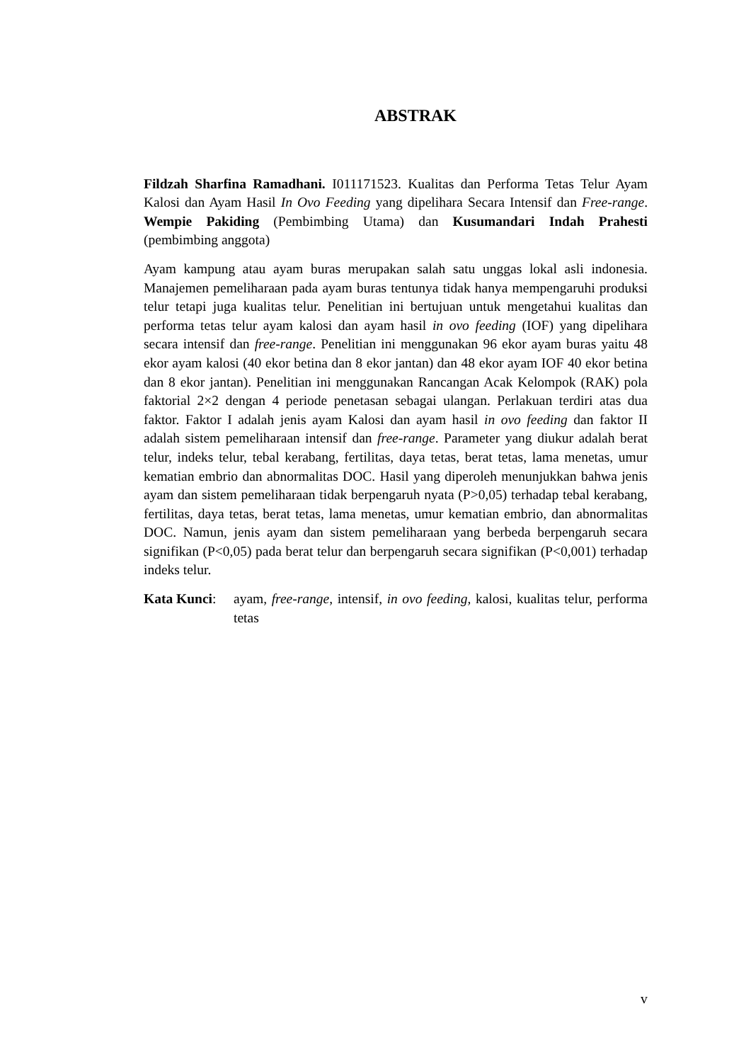ABSTRAK
Fildzah Sharfina Ramadhani. I011171523. Kualitas dan Performa Tetas Telur Ayam Kalosi dan Ayam Hasil In Ovo Feeding yang dipelihara Secara Intensif dan Free-range. Wempie Pakiding (Pembimbing Utama) dan Kusumandari Indah Prahesti (pembimbing anggota)
Ayam kampung atau ayam buras merupakan salah satu unggas lokal asli indonesia. Manajemen pemeliharaan pada ayam buras tentunya tidak hanya mempengaruhi produksi telur tetapi juga kualitas telur. Penelitian ini bertujuan untuk mengetahui kualitas dan performa tetas telur ayam kalosi dan ayam hasil in ovo feeding (IOF) yang dipelihara secara intensif dan free-range. Penelitian ini menggunakan 96 ekor ayam buras yaitu 48 ekor ayam kalosi (40 ekor betina dan 8 ekor jantan) dan 48 ekor ayam IOF 40 ekor betina dan 8 ekor jantan). Penelitian ini menggunakan Rancangan Acak Kelompok (RAK) pola faktorial 2×2 dengan 4 periode penetasan sebagai ulangan. Perlakuan terdiri atas dua faktor. Faktor I adalah jenis ayam Kalosi dan ayam hasil in ovo feeding dan faktor II adalah sistem pemeliharaan intensif dan free-range. Parameter yang diukur adalah berat telur, indeks telur, tebal kerabang, fertilitas, daya tetas, berat tetas, lama menetas, umur kematian embrio dan abnormalitas DOC. Hasil yang diperoleh menunjukkan bahwa jenis ayam dan sistem pemeliharaan tidak berpengaruh nyata (P>0,05) terhadap tebal kerabang, fertilitas, daya tetas, berat tetas, lama menetas, umur kematian embrio, dan abnormalitas DOC. Namun, jenis ayam dan sistem pemeliharaan yang berbeda berpengaruh secara signifikan (P<0,05) pada berat telur dan berpengaruh secara signifikan (P<0,001) terhadap indeks telur.
Kata Kunci:
ayam, free-range, intensif, in ovo feeding, kalosi, kualitas telur, performa tetas
v